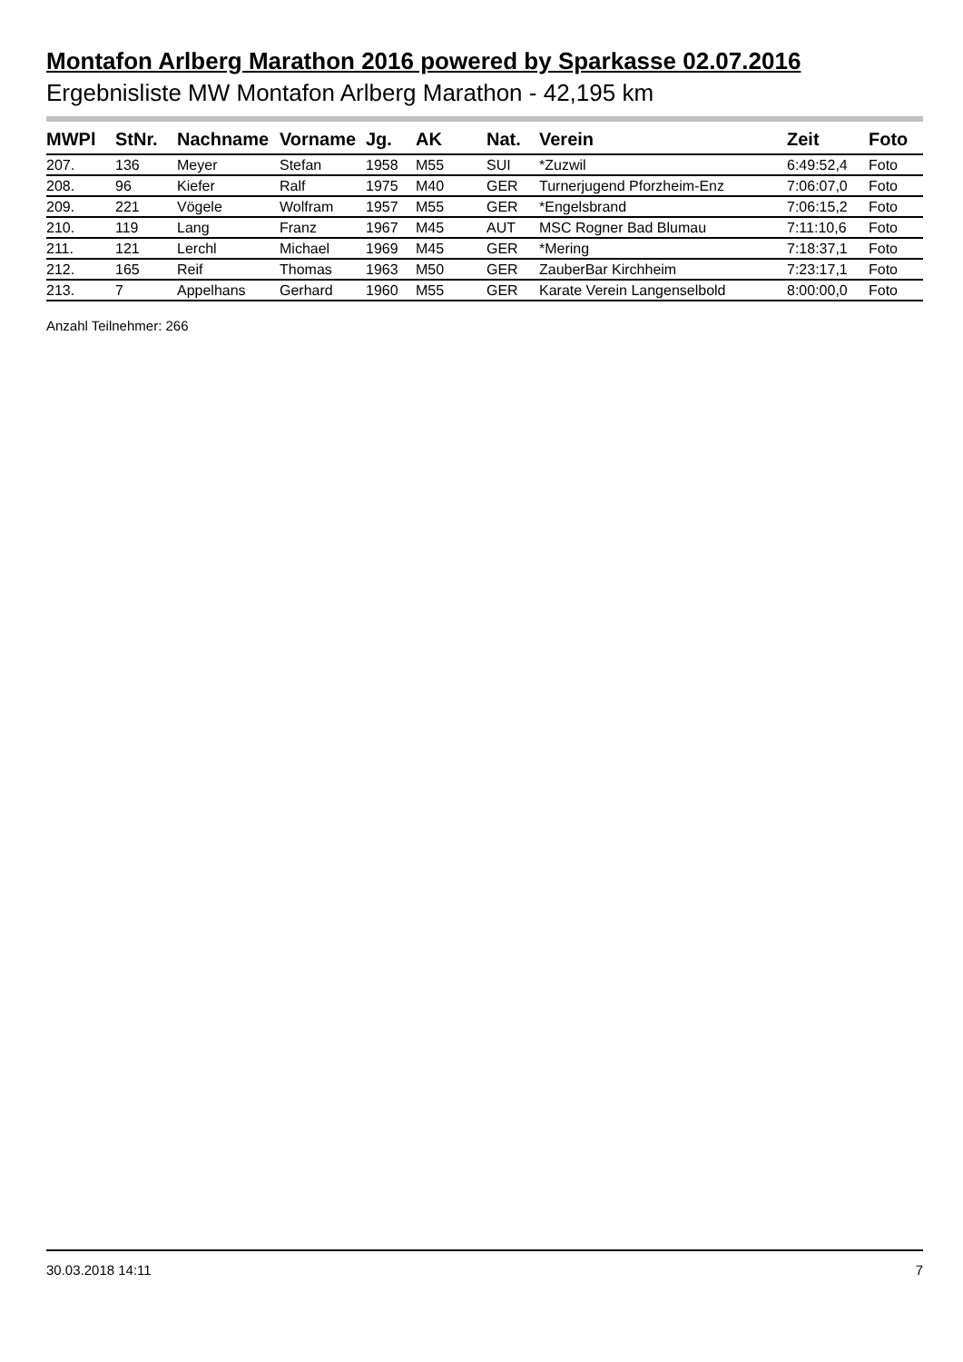Montafon Arlberg Marathon 2016 powered by Sparkasse 02.07.2016
Ergebnisliste MW Montafon Arlberg Marathon - 42,195 km
| MWPl | StNr. | Nachname | Vorname | Jg. | AK | Nat. | Verein | Zeit | Foto |
| --- | --- | --- | --- | --- | --- | --- | --- | --- | --- |
| 207. | 136 | Meyer | Stefan | 1958 | M55 | SUI | *Zuzwil | 6:49:52,4 | Foto |
| 208. | 96 | Kiefer | Ralf | 1975 | M40 | GER | Turnerjugend Pforzheim-Enz | 7:06:07,0 | Foto |
| 209. | 221 | Vögele | Wolfram | 1957 | M55 | GER | *Engelsbrand | 7:06:15,2 | Foto |
| 210. | 119 | Lang | Franz | 1967 | M45 | AUT | MSC Rogner Bad Blumau | 7:11:10,6 | Foto |
| 211. | 121 | Lerchl | Michael | 1969 | M45 | GER | *Mering | 7:18:37,1 | Foto |
| 212. | 165 | Reif | Thomas | 1963 | M50 | GER | ZauberBar Kirchheim | 7:23:17,1 | Foto |
| 213. | 7 | Appelhans | Gerhard | 1960 | M55 | GER | Karate Verein Langenselbold | 8:00:00,0 | Foto |
Anzahl Teilnehmer: 266
30.03.2018 14:11 7